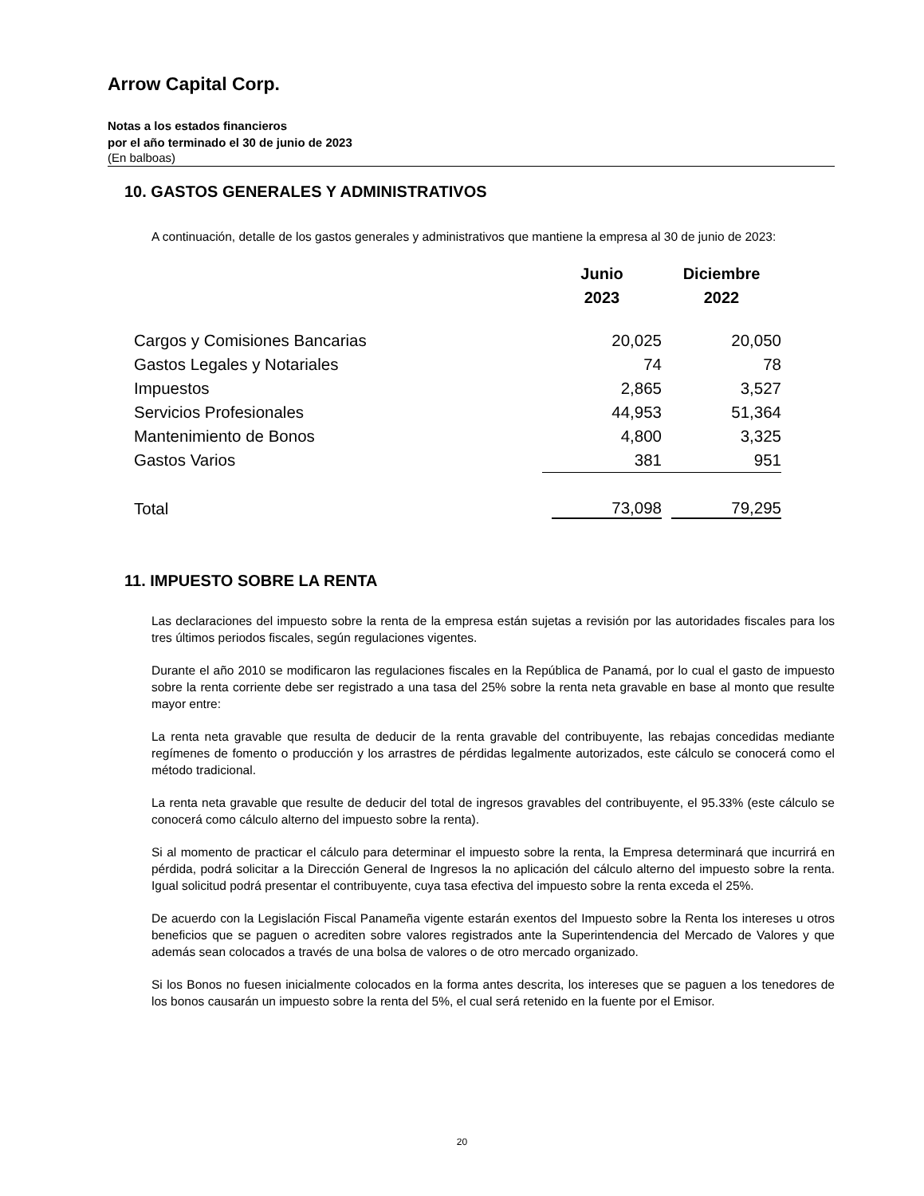Arrow Capital Corp.
Notas a los estados financieros
por el año terminado el 30 de junio de 2023
(En balboas)
10. GASTOS GENERALES Y ADMINISTRATIVOS
A continuación, detalle de los gastos generales y administrativos que mantiene la empresa al 30 de junio de 2023:
| | Junio 2023 | Diciembre 2022 |
| --- | --- | --- |
| Cargos y Comisiones Bancarias | 20,025 | 20,050 |
| Gastos Legales y Notariales | 74 | 78 |
| Impuestos | 2,865 | 3,527 |
| Servicios Profesionales | 44,953 | 51,364 |
| Mantenimiento de Bonos | 4,800 | 3,325 |
| Gastos Varios | 381 | 951 |
| Total | 73,098 | 79,295 |
11. IMPUESTO SOBRE LA RENTA
Las declaraciones del impuesto sobre la renta de la empresa están sujetas a revisión por las autoridades fiscales para los tres últimos periodos fiscales, según regulaciones vigentes.
Durante el año 2010 se modificaron las regulaciones fiscales en la República de Panamá, por lo cual el gasto de impuesto sobre la renta corriente debe ser registrado a una tasa del 25% sobre la renta neta gravable en base al monto que resulte mayor entre:
La renta neta gravable que resulta de deducir de la renta gravable del contribuyente, las rebajas concedidas mediante regímenes de fomento o producción y los arrastres de pérdidas legalmente autorizados, este cálculo se conocerá como el método tradicional.
La renta neta gravable que resulte de deducir del total de ingresos gravables del contribuyente, el 95.33% (este cálculo se conocerá como cálculo alterno del impuesto sobre la renta).
Si al momento de practicar el cálculo para determinar el impuesto sobre la renta, la Empresa determinará que incurrirá en pérdida, podrá solicitar a la Dirección General de Ingresos la no aplicación del cálculo alterno del impuesto sobre la renta. Igual solicitud podrá presentar el contribuyente, cuya tasa efectiva del impuesto sobre la renta exceda el 25%.
De acuerdo con la Legislación Fiscal Panameña vigente estarán exentos del Impuesto sobre la Renta los intereses u otros beneficios que se paguen o acrediten sobre valores registrados ante la Superintendencia del Mercado de Valores y que además sean colocados a través de una bolsa de valores o de otro mercado organizado.
Si los Bonos no fuesen inicialmente colocados en la forma antes descrita, los intereses que se paguen a los tenedores de los bonos causarán un impuesto sobre la renta del 5%, el cual será retenido en la fuente por el Emisor.
20